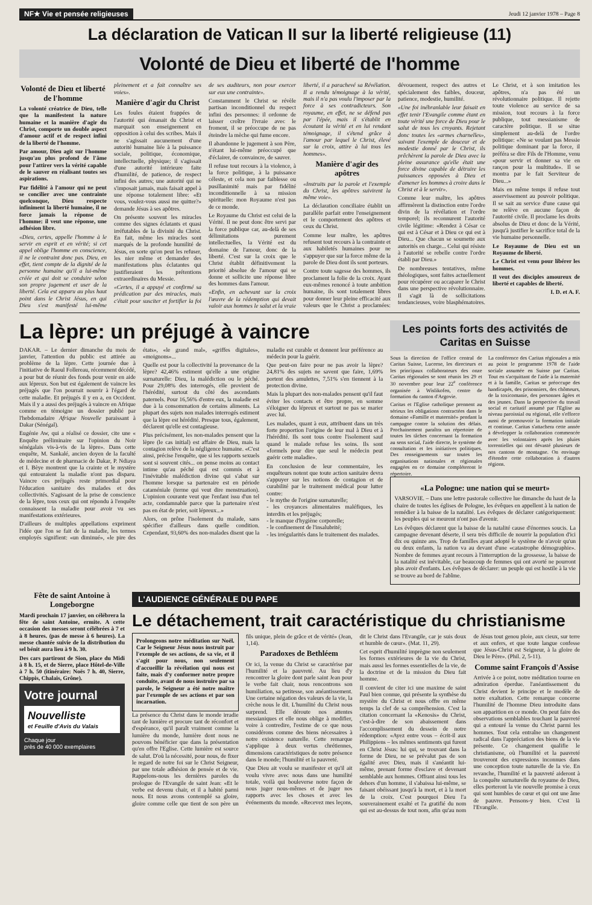NF★ Vie et pensée religieuses Jeudi 12 janvier 1978 – Page 8
La déclaration de Vatican II sur la liberté religieuse (11)
Volonté de Dieu et liberté de l'homme
Volonté de Dieu et liberté de l'homme
La volonté créatrice de Dieu, telle que la manifestent la nature humaine et la manière d'agir du Christ, comporte un double aspect d'amour actif et de respect infini de la liberté de l'homme.
Par amour, Dieu agit sur l'homme jusqu'au plus profond de l'âme pour l'attirer vers la vérité capable de le sauver en réalisant toutes ses aspirations.
Par fidélité à l'amour qui ne peut se concilier avec une contrainte quelconque, Dieu respecte infiniment la liberté humaine, il ne force jamais la réponse de l'homme: il veut une réponse, une adhésion libre.
«Dieu, certes, appelle l'homme à le servir en esprit et en vérité; si cet appel oblige l'homme en conscience, il ne le contraint donc pas. Dieu, en effet, tient compte de la dignité de la personne humaine qu'il a lui-même créée et qui doit se conduire selon son propre jugement et user de la liberté. Cela est apparu au plus haut point dans le Christ Jésus, en qui Dieu s'est manifesté lui-même pleinement et a fait connaître ses voies».
Manière d'agir du Christ
Les foules étaient frappées de l'autorité qui émanait du Christ et marquait son enseignement en opposition à celui des scribes. Mais il ne s'agissait aucunement d'une autorité humaine liée à la puissance sociale, politique, économique, intellectuelle, physique; il s'agissait d'une autorité intérieure faite d'humilité, de patience, de respect infini des autres; une autorité qui ne s'imposait jamais, mais faisait appel à une réponse totalement libre: «Et vous, voulez-vous aussi me quitter?» demande Jésus à ses apôtres.
On présente souvent les miracles comme des signes éclatants et quasi irréfutables de la divinité du Christ. En fait, même les miracles sont marqués de la profonde humilité de Jésus, en sorte qu'on peut les refuser, les nier même et demander des manifestations plus éclatantes qui justifieraient les prétentions extraordinaires du Messie.
«Certes, il a appuyé et confirmé sa prédication par des miracles, mais c'était pour susciter et fortifier la foi de ses auditeurs, non pour exercer sur eux une contrainte».
Constamment le Christ se révèle partisan inconditionnel du respect infini des personnes: il ordonne de laisser croître l'ivraie avec le froment, il se préoccupe de ne pas éteindre la mèche qui fume encore.
Il abandonne le jugement à son Père, n'étant lui-même préoccupé que d'éclairer, de convaincre, de sauver.
Il refuse tout recours à la violence, à la force politique, à la puissance céleste, et cela non par faiblesse ou pusillanimité mais par fidélité inconditionnelle à sa mission spirituelle: mon Royaume n'est pas de ce monde.
Le Royaume du Christ est celui de la Vérité. Il ne peut donc être servi par la force publique car, au-delà de ses délimitations purement intellectuelles, la Vérité est du domaine de l'amour, donc de la liberté. C'est sur la croix que le Christ établit définitivement la priorité absolue de l'amour qui se donne et sollicite une réponse libre des hommes dans l'amour.
«Enfin, en achevant sur la croix l'œuvre de la rédemption qui devait valoir aux hommes le salut et la vraie liberté, il a parachevé sa Révélation. Il a rendu témoignage à la vérité, mais il n'a pas voulu l'imposer par la force à ses contradicteurs. Son royaume, en effet, ne se défend pas par l'épée, mais il s'établit en écoutant la vérité et en lui rendant témoignage, il s'étend grâce à l'amour par lequel le Christ, élevé sur la croix, attire à lui tous les hommes».
Manière d'agir des apôtres
«Instruits par la parole et l'exemple du Christ, les apôtres suivirent la même voie».
La déclaration conciliaire établit un parallèle parfait entre l'enseignement et le comportement des apôtres et ceux du Christ.
Comme leur maître, les apôtres refusent tout recours à la contrainte et aux habiletés humaines pour ne s'appuyer que sur la force même de la parole de Dieu dont ils sont porteurs.
Contre toute sagesse des hommes, ils proclament la folie de la croix. Ayant eux-mêmes renoncé à toute ambition humaine, ils sont totalement libres pour donner leur pleine efficacité aux valeurs que le Christ a proclamées: dévouement, respect des autres et spécialement des faibles, douceur, patience, modestie, humilité.
«Une foi inébranlable leur faisait en effet tenir l'Evangile comme étant en toute vérité une force de Dieu pour le salut de tous les croyants. Rejetant donc toutes les «armes charnelles», suivant l'exemple de douceur et de modestie donné par le Christ, ils prêchèrent la parole de Dieu avec la pleine assurance qu'elle était une force divine capable de détruire les puissances opposées à Dieu et d'amener les hommes à croire dans le Christ et à le servir».
Comme leur maître, les apôtres affirmèrent la distinction entre l'ordre divin de la révélation et l'ordre temporel; ils reconnurent l'autorité civile légitime: «Rendez à César ce qui est à César et à Dieu ce qui est à Dieu... Que chacun se soumette aux autorités en charge... Celui qui résiste à l'autorité se rebelle contre l'ordre établi par Dieu.»
De nombreuses tentatives, même théologiques, sont faites actuellement pour récupérer ou accaparer le Christ dans une perspective révolutionnaire. Il s'agit là de sollicitations tendancieuses, voire blasphématoires.
Le Christ, et à son imitation les apôtres, n'a pas été un révolutionnaire politique. Il rejette toute violence au service de sa mission, tout recours à la force publique, tout messianisme de caractère politique. Il se situe simplement au-delà de l'ordre politique: «Ne se voulant pas Messie politique dominant par la force, il préféra se dire Fils de l'Homme, venu «pour servir et donner sa vie en rançon pour la multitude». Il se montra par le fait Serviteur de Dieu...»
Mais en même temps il refuse tout asservissement au pouvoir politique. Il se sait au service d'une cause qui ne relève en aucune façon de l'autorité civile. Il proclame les droits absolus de Dieu et donc de la Vérité, jusqu'à justifier le sacrifice total de la vie humaine personnelle.
Le Royaume de Dieu est un Royaume de liberté.
Le Christ est venu pour libérer les hommes.
Il veut des disciples amoureux de liberté et capables de liberté.
I. D. et A. F.
La lèpre: un préjugé à vaincre
DAKAR. – Le dernier dimanche du mois de janvier, l'attention du public est attirée au problème de la lèpre. Cette journée due à l'initiative de Raoul Follereau, récemment décédé, a pour but de réunir des fonds pour venir en aide aux lépreux. Son but est également de vaincre les préjugés que l'on pourrait nourrir à l'égard de cette maladie. Et préjugés il y en a, en Occident. Mais il y a aussi des préjugés à vaincre en Afrique comme en témoigne un dossier publié par l'hebdomadaire Afrique Nouvelle paraissant à Dakar (Sénégal).
Eugénie Aw, qui a réalisé ce dossier, cite une « Enquête préliminaire sur l'opinion du Noir sénégalais vis-à-vis de la lèpre». Dans cette enquête, M. Sankalé, ancien doyen de la faculté de médecine et de pharmacie de Dakar, P. Ndiaya et I. Bèye montrent que la crainte et le mystère qui entouraient la maladie n'ont pas disparu. Vaincre ces préjugés reste primordial pour l'éducation sanitaire des malades et des collectivités. S'agissant de la prise de conscience de la lèpre, tous ceux qui ont répondu à l'enquête connaissent la maladie pour avoir vu ses manifestations extérieures.
D'ailleurs de multiples appellations expriment l'idée que l'on se fait de la maladie, les termes employés signifient: «un diminué», «le pire des états», «le grand mal», «griffes digitales», «moignons»...
Quelle est pour la collectivité la provenance de la lèpre? 42,46% estiment qu'elle a une origine surnaturelle: Dieu, la malédiction ou le péché. Pour 29,08% des interrogés, elle provient de l'hérédité, surtout du côté des ascendants paternels. Pour 16,56% d'entre eux, la maladie est due à la consommation de certains aliments. La plupart des sujets non malades interrogés estiment que la lèpre est hérédité. Presque tous, également, déclarent qu'elle est contagieuse.
Plus précisément, les non-malades pensent que la lèpre (le cas initial) est affaire de Dieu, mais la contagion relève de la négligence humaine. «C'est ainsi, précise l'enquête, que si les rapports sexuels sont si souvent cités... on pense moins au contact intime qu'au péché qui est commis et à l'inévitable malédiction divine qui s'abat sur l'homme lorsque sa partenaire est en période cataméniale (terme qui veut dire menstruation). L'opinion courante veut que l'enfant issu d'un tel acte, condamnable parce que la partenaire n'est pas en état de prier, soit lépreux...»
Alors, on prône l'isolement du malade, sans spécifier d'ailleurs dans quelle condition. Cependant, 93,60% des non-malades disent que la maladie est curable et donnent leur préférence au médecin pour la guérir.
Que peut-on faire pour ne pas avoir la lèpre? 24,81% des sujets ne savent que faire, 1,69% portent des amulettes, 7,51% s'en tiennent à la protection divine.
Mais la plupart des non-malades pensent qu'il faut éviter les contacts et être propre, en somme s'éloigner du lépreux et surtout ne pas se marier avec lui.
Les malades, quant à eux, attribuent dans un très forte proportion l'origine de leur mal à Dieu et à l'hérédité. Ils sont tous contre l'isolement sauf quand le malade refuse les soins. Ils sont «formels pour dire que seul le médecin peut guérir cette maladie».
En conclusion de leur commentaire, les enquêteurs notent que toute action sanitaire devra s'appuyer sur les notions de contagion et de curabilité par le traitement médical pour lutter contre:
- le mythe de l'origine surnaturelle;
- les croyances alimentaires maléfiques, les interdits et les préjugés;
- le manque d'hygiène corporelle;
- le confinement de l'insalubrité;
- les irrégularités dans le traitement des malades.
Les points forts des activités de Caritas en Suisse
Sous la direction de l'office central de Caritas Suisse, Lucerne, les directeurs et les principaux collaborateurs des onze Caritas régionales se sont réunis les 29 et 30 novembre pour leur 22<sup>e</sup> conférence organisée à Wislikofen, centre de formation du canton d'Argovie.
Caritas et l'Eglise catholique prennent au sérieux les obligations contractées dans le domaine «Famille et maternité» pendant la campagne contre la solution des délais. Prochainement paraîtra un répertoire de toutes les tâches concernant la formation au sens social, l'aide directe, le système de consultation et les initiatives politiques. Des renseignements sur toutes les organisations nationales et régionales engagées en ce domaine compléteront le répertoire.
La conférence des Caritas régionales a mis au point le programme 1978 de l'aide sociale assumée en Suisse par Caritas. Tout en s'acquittant de l'aide à la maternité et à la famille, Caritas se préoccupe des handicapés, des prisonniers, des chômeurs, de la toxicomanie, des personnes âgées et des jeunes. Dans la perspective du travail social et caritatif assumé par l'Eglise au niveau paroissial ou régional, elle s'efforce aussi de promouvoir la formation initiale et continue. Caritas s'attachera cette année à développer la collaboration commencée avec les volontaires après les pluies torrentielles qui ont dévasté plusieurs de nos cantons de montagne. On envisage d'étendre cette collaboration à d'autres régions.
«La Pologne: une nation qui se meurt»
VARSOVIE. – Dans une lettre pastorale collective lue dimanche du haut de la chaire de toutes les églises de Pologne, les évêques en appellent à la nation de remédier à la baisse de la natalité. Les évêques de déclarer catégoriquement: les peuples qui se meurent n'ont pas d'avenir.
Les évêques déclarent que la baisse de la natalité cause d'énormes soucis. La campagne devenant déserte, il sera très difficile de nourrir la population d'ici dix ou quinze ans. Trop de familles ayant adopté le système de n'avoir qu'un ou deux enfants, la nation va au devant d'une «catastrophe démographie». Nombre de femmes ayant recours à l'interruption de la grossesse, la baisse de la natalité est inévitable, car beaucoup de femmes qui ont avorté ne pourront plus avoir d'enfants. Les évêques de déclarer: un peuple qui est hostile à la vie se trouve au bord de l'abîme.
Fête de saint Antoine à Longeborgne
Mardi prochain 17 janvier, on célébrera la fête de saint Antoine, ermite. A cette occasion des messes seront célébrées à 7 et à 8 heures. (pas de messe à 6 heures). La messe chantée suivie de la distribution du sel bénit aura lieu à 9 h. 30.
Des cars partiront de Sion, place du Midi à 8 h. 15, et de Sierre, place Hôtel-de-Ville à 7 h. 50 (itinéraire: Noës 7 h. 40, Sierre, Chippis, Chalais, Grône).
Votre journal
Nouvelliste
et Feuille d'Avis du Valais
Chaque jour
près de 40 000 exemplaires
L'AUDIENCE GÉNÉRALE DU PAPE
Le détachement, trait caractéristique du christianisme
Prolongeons notre méditation sur Noël. Car le Seigneur Jésus nous instruit par l'exemple de ses actions, de sa vie, et il s'agit pour nous, non seulement d'accueillir la révélation qui nous est faite, mais d'y conformer notre propre conduite, avant de nous instruire par sa parole, le Seigneur a été notre maître par l'exemple de ses actions et par son incarnation.
La présence du Christ dans le monde irradie tant de lumière et procure tant de réconfort et d'espérance, qu'il paraît vraiment comme la lumière du monde, lumière dont nous ne pouvons bénéficier que dans la présentation qu'en offre l'Eglise. Cette lumière est source de salut. D'où la nécessité, pour nous, de fixer le regard de notre foi sur le Christ Seigneur, par une totale adhésion de pensée et de vie. Rappelons-nous les dernières paroles du prologue de l'Evangile de saint Jean: «Et le verbe est devenu chair, et il a habité parmi nous. Et nous avons contemplé sa gloire, gloire comme celle que tient de son père un fils unique, plein de grâce et de vérité» (Jean, 1,14).
Paradoxes de Bethléem
Or ici, la venue du Christ se caractérise par l'humilité et la pauvreté. Au lieu d'y rencontrer la gloire dont parle saint Jean pour le verbe fait chair, nous rencontrons son humiliation, sa petitesse, son anéantissement. Une certaine négation des valeurs de la vie, la crèche nous le dit. L'humilité du Christ nous surprend. Elle déroute nos attentes messianiques et elle nous oblige à modifier, voire à contredire, l'estime de ce que nous considérons comme des biens nécessaires à notre existence naturelle. Cette remarque s'applique à deux vertus chrétiennes, dimensions caractéristiques de notre présence dans le monde; l'humilité et la pauvreté.
Que Dieu ait voulu se manifester et qu'il ait voulu vivre avec nous dans une humilité totale, voilà qui bouleverse notre façon de nous juger nous-mêmes et de juger nos rapports avec les choses et avec les événements du monde. «Recevez mes leçons, dit le Christ dans l'Evangile, car je suis doux et humble de cœur». (Mat. 11, 29).
Cet esprit d'humilité imprègne non seulement les formes extérieures de la vie du Christ, mais aussi les formes essentielles de la vie, de la doctrine et de la mission du Dieu fait homme.
Il convient de citer ici une maxime de saint Paul bien connue, qui présente la synthèse du mystère du Christ et nous offre en même temps la clef de sa compréhension. C'est la citation concernant la «Kenosis» du Christ, c'est-à-dire de son abaissement dans l'accomplissement du dessein de notre rédemption: «Ayez entre vous – écrit-il aux Philippiens – les mêmes sentiments qui furent en Christ Jésus: lui qui, se trouvant dans la forme de Dieu, ne se prévalut pas de son égalité avec Dieu, mais il s'anéantit lui-même, prenant forme d'esclave et devenant semblable aux hommes. Offrant ainsi tous les dehors d'un homme, il s'abaissa lui-même, se faisant obéissant jusqu'à la mort, et à la mort de la croix. C'est pourquoi Dieu l'a souverainement exalté et l'a gratifié du nom qui est au-dessus de tout nom, afin qu'au nom de Jésus tout genou ploie, aux cieux, sur terre et aux enfers, et que toute langue confesse que Jésus-Christ est Seigneur, à la gloire de Dieu le Père». (Phil. 2, 5-11).
Comme saint François d'Assise
Arrivée à ce point, notre méditation tourne en admiration éperdue. l'anéantissement du Christ devient le principe et le modèle de notre exaltation. Cette remarque concerne l'humilité de l'homme Dieu introduite dans son apparition en ce monde. On peut faire des observations semblables touchant la pauvreté qui a entouré la venue du Christ parmi les hommes. Tout cela entraîne un changement radical dans l'appréciation des biens de la vie présente. Ce changement qualifie le christianisme, où l'humilité et la pauvreté trouveront des expressions inconnues dans une conception toute naturelle de la vie. En revanche, l'humilité et la pauvreté aideront à la conquête surnaturelle du royaume de Dieu, elles porteront la vie nouvelle promise à ceux qui sont humbles de cœur et qui ont une âme de pauvre. Pensons-y bien. C'est là l'Evangile.